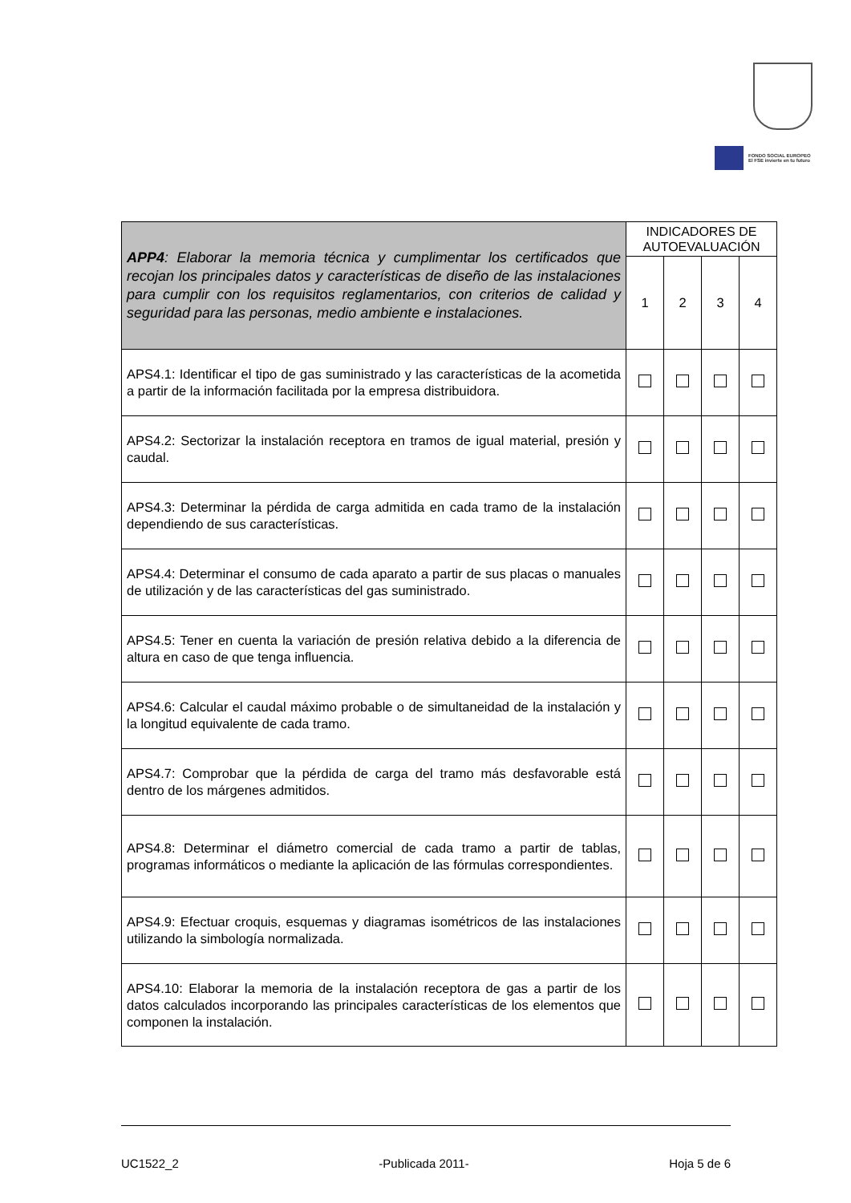FONDO SOCIAL EUROPEO
El FSE invierte en tu futuro
| APP4 : Elaborar la memoria técnica y cumplimentar los certificados que recojan los principales datos y características de diseño de las instalaciones para cumplir con los requisitos reglamentarios, con criterios de calidad y seguridad para las personas, medio ambiente e instalaciones. | INDICADORES DE AUTOEVALUACIÓN | | | |
| --- | --- | --- | --- | --- |
| | 1 | 2 | 3 | 4 |
| APS4.1: Identificar el tipo de gas suministrado y las características de la acometida a partir de la información facilitada por la empresa distribuidora. | | | | |
| APS4.2: Sectorizar la instalación receptora en tramos de igual material, presión y caudal. | | | | |
| APS4.3: Determinar la pérdida de carga admitida en cada tramo de la instalación dependiendo de sus características. | | | | |
| APS4.4: Determinar el consumo de cada aparato a partir de sus placas o manuales de utilización y de las características del gas suministrado. | | | | |
| APS4.5: Tener en cuenta la variación de presión relativa debido a la diferencia de altura en caso de que tenga influencia. | | | | |
| APS4.6: Calcular el caudal máximo probable o de simultaneidad de la instalación y la longitud equivalente de cada tramo. | | | | |
| APS4.7: Comprobar que la pérdida de carga del tramo más desfavorable está dentro de los márgenes admitidos. | | | | |
| APS4.8: Determinar el diámetro comercial de cada tramo a partir de tablas, programas informáticos o mediante la aplicación de las fórmulas correspondientes. | | | | |
| APS4.9: Efectuar croquis, esquemas y diagramas isométricos de las instalaciones utilizando la simbología normalizada. | | | | |
| APS4.10: Elaborar la memoria de la instalación receptora de gas a partir de los datos calculados incorporando las principales características de los elementos que componen la instalación. | | | | |
UC1522_2 -Publicada 2011- Hoja 5 de 6